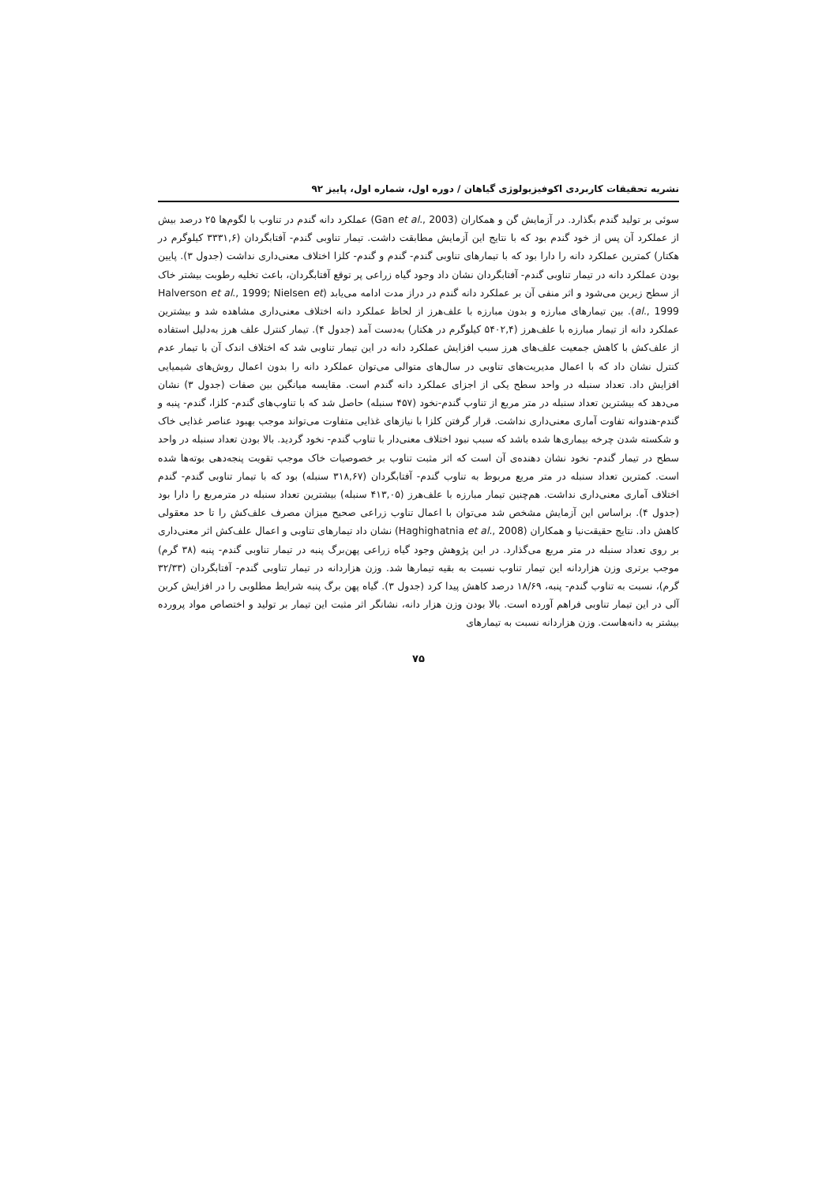نشریه تحقیقات کاربردی اکوفیزیولوژی گیاهان / دوره اول، شماره اول، پاییز ۹۲
سوئی بر تولید گندم بگذارد. در آزمایش گن و همکاران (Gan et al., 2003) عملکرد دانه گندم در تناوب با لگوم‌ها ۲۵ درصد بیش از عملکرد آن پس از خود گندم بود که با نتایج این آزمایش مطابقت داشت. تیمار تناوبی گندم- آفتابگردان (۳۳۳۱,۶ کیلوگرم در هکتار) کمترین عملکرد دانه را دارا بود که با تیمارهای تناوبی گندم- گندم و گندم- کلزا اختلاف معنی‌داری نداشت (جدول ۳). پایین بودن عملکرد دانه در تیمار تناوبی گندم- آفتابگردان نشان داد وجود گیاه زراعی پر توقع آفتابگردان، باعث تخلیه رطوبت بیشتر خاک از سطح زیرین می‌شود و اثر منفی آن بر عملکرد دانه گندم در دراز مدت ادامه می‌یابد (Halverson et al., 1999; Nielsen et al., 1999). بین تیمارهای مبارزه و بدون مبارزه با علف‌هرز از لحاظ عملکرد دانه اختلاف معنی‌داری مشاهده شد و بیشترین عملکرد دانه از تیمار مبارزه با علف‌هرز (۵۴۰۲,۴ کیلوگرم در هکتار) به‌دست آمد (جدول ۴). تیمار کنترل علف هرز به‌دلیل استفاده از علف‌کش با کاهش جمعیت علف‌های هرز سبب افزایش عملکرد دانه در این تیمار تناوبی شد که اختلاف اندک آن با تیمار عدم کنترل نشان داد که با اعمال مدیریت‌های تناوبی در سال‌های متوالی می‌توان عملکرد دانه را بدون اعمال روش‌های شیمیایی افزایش داد. تعداد سنبله در واحد سطح یکی از اجزای عملکرد دانه گندم است. مقایسه میانگین بین صفات (جدول ۳) نشان می‌دهد که بیشترین تعداد سنبله در متر مربع از تناوب گندم-نخود (۴۵۷ سنبله) حاصل شد که با تناوب‌های گندم- کلزا، گندم- پنبه و گندم-هندوانه تفاوت آماری معنی‌داری نداشت. قرار گرفتن کلزا با نیازهای غذایی متفاوت می‌تواند موجب بهبود عناصر غذایی خاک و شکسته شدن چرخه بیماری‌ها شده باشد که سبب نبود اختلاف معنی‌دار با تناوب گندم- نخود گردید. بالا بودن تعداد سنبله در واحد سطح در تیمار گندم- نخود نشان دهنده‌ی آن است که اثر مثبت تناوب بر خصوصیات خاک موجب تقویت پنجه‌دهی بوته‌ها شده است. کمترین تعداد سنبله در متر مربع مربوط به تناوب گندم- آفتابگردان (۳۱۸,۶۷ سنبله) بود که با تیمار تناوبی گندم- گندم اختلاف آماری معنی‌داری نداشت. هم‌چنین تیمار مبارزه با علف‌هرز (۴۱۳,۰۵ سنبله) بیشترین تعداد سنبله در مترمربع را دارا بود (جدول ۴). براساس این آزمایش مشخص شد می‌توان با اعمال تناوب زراعی صحیح میزان مصرف علف‌کش را تا حد معقولی کاهش داد. نتایج حقیقت‌نیا و همکاران (Haghighatnia et al., 2008) نشان داد تیمارهای تناوبی و اعمال علف‌کش اثر معنی‌داری بر روی تعداد سنبله در متر مربع می‌گذارد. در این پژوهش وجود گیاه زراعی پهن‌برگ پنبه در تیمار تناوبی گندم- پنبه (۳۸ گرم) موجب برتری وزن هزاردانه این تیمار تناوب نسبت به بقیه تیمارها شد. وزن هزاردانه در تیمار تناوبی گندم- آفتابگردان (۳۲/۳۳ گرم)، نسبت به تناوب گندم- پنبه، ۱۸/۶۹ درصد کاهش پیدا کرد (جدول ۳). گیاه پهن برگ پنبه شرایط مطلوبی را در افزایش کربن آلی در این تیمار تناوبی فراهم آورده است. بالا بودن وزن هزار دانه، نشانگر اثر مثبت این تیمار بر تولید و اختصاص مواد پرورده بیشتر به دانه‌هاست. وزن هزاردانه نسبت به تیمارهای
۷۵